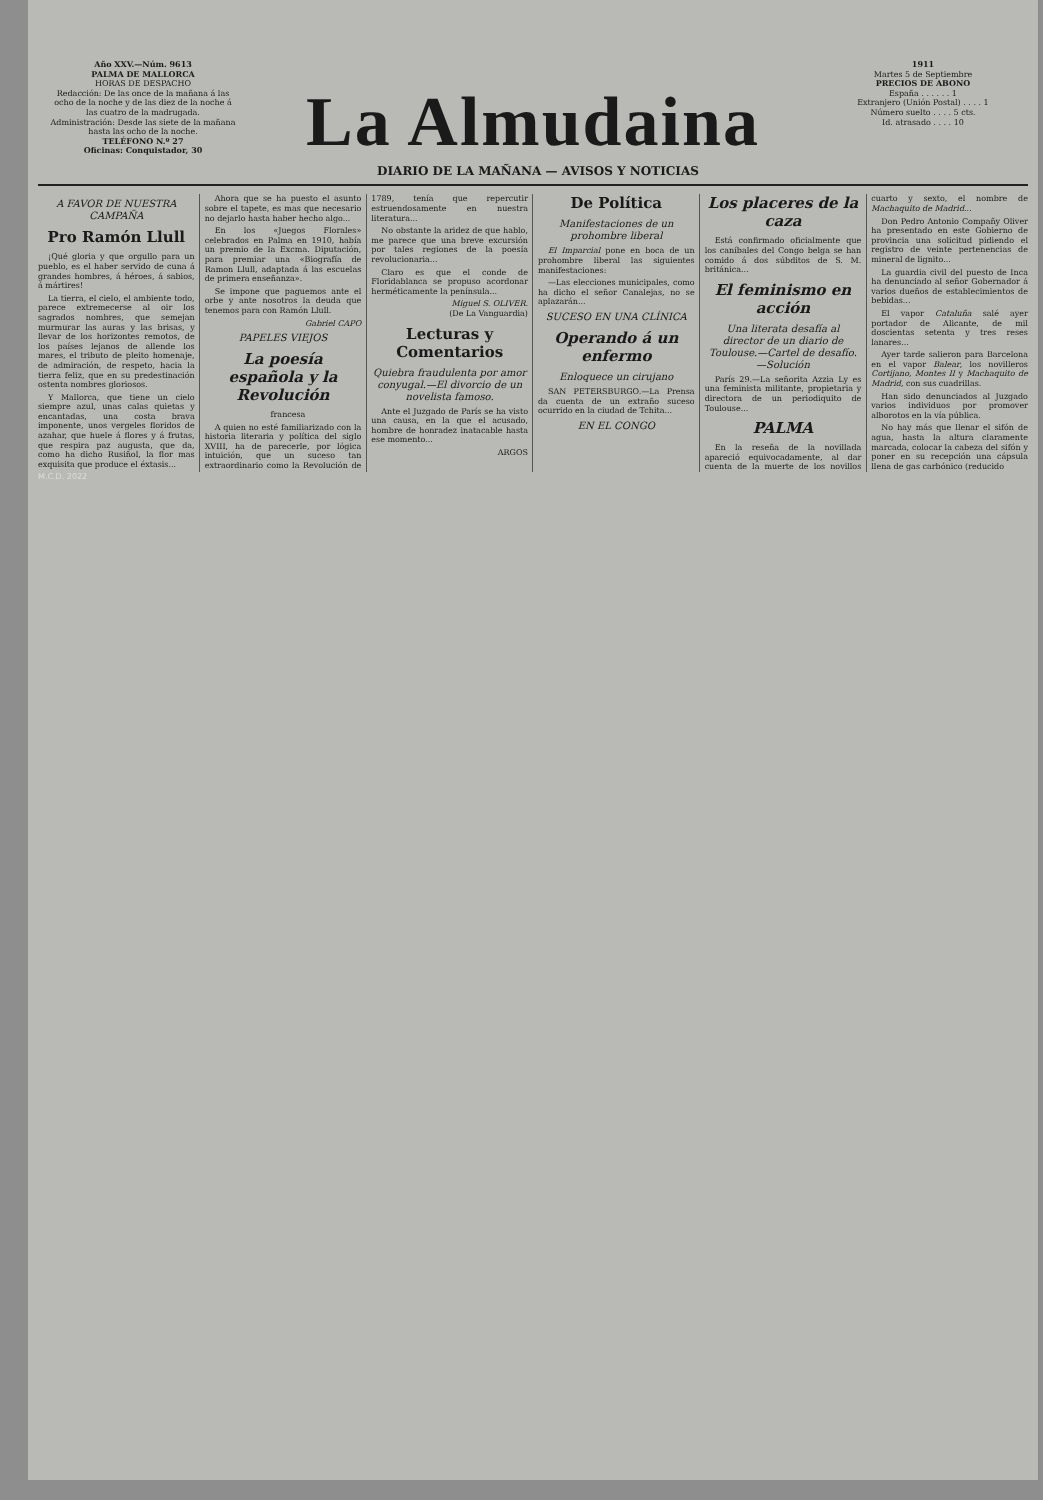Año XXV.—Núm. 9613
PALMA DE MALLORCA
HORAS DE DESPACHO
Redacción: De las once de la mañana á las ocho de la noche y de las diez de la noche á las cuatro de la madrugada.
Administración: Desde las siete de la mañana hasta las ocho de la noche.
TELÉFONO N.º 27
Oficinas: Conquistador, 30
La Almudaina
DIARIO DE LA MAÑANA — AVISOS Y NOTICIAS
1911
Martes 5 de Septiembre
PRECIOS DE ABONO
España . . . . . . 1
Extranjero (Unión Postal) . . . . 1
Número suelto . . . . 5 cts.
Id. atrasado . . . . 10
A FAVOR DE NUESTRA CAMPAÑA
Pro Ramón Llull
¡Qué gloria y que orgullo para un pueblo, es el haber servido de cuna á grandes hombres, á héroes, á sabios, á mártires!
La tierra, el cielo, el ambiente todo, parece extremecerse al oir los sagrados nombres, que semejan murmurar las auras y las brisas, y llevar de los horizontes remotos, de los países lejanos de allende los mares, el tributo de pleito homenaje, de admiración, de respeto, hacia la tierra feliz, que en su predestinación ostenta nombres gloriosos.
Y Mallorca, que tiene un cielo siempre azul, unas calas quietas y encantadas, una costa brava imponente, unos vergeles floridos de azahar, que huele á flores y á frutas, que respira paz augusta, que da, como ha dicho Rusiñol, la flor mas exquisita que produce el éxtasis...
Ahora que se ha puesto el asunto sobre el tapete, es mas que necesario no dejarlo hasta haber hecho algo...
En los «Juegos Florales» celebrados en Palma en 1910, había un premio de la Excma. Diputación, para premiar una «Biografía de Ramon Llull, adaptada á las escuelas de primera enseñanza».
Se impone que paguemos ante el orbe y ante nosotros la deuda que tenemos para con Ramón Llull.
Gabriel CAPO
PAPELES VIEJOS
La poesía española y la Revolución
francesa
A quien no esté familiarizado con la historia literaria y política del siglo XVIII, ha de parecerle, por lógica intuición, que un suceso tan extraordinario como la Revolución de 1789, tenía que repercutir estruendosamente en nuestra literatura...
No obstante la aridez de que hablo, me parece que una breve excursión por tales regiones de la poesía revolucionaria...
Claro es que el conde de Floridablanca se propuso acordonar herméticamente la península...
Miguel S. OLIVER.
(De La Vanguardia)
Lecturas y Comentarios
Quiebra fraudulenta por amor conyugal.—El divorcio de un novelista famoso.
Ante el Juzgado de París se ha visto una causa, en la que el acusado, hombre de honradez inatacable hasta ese momento...
ARGOS
De Política
Manifestaciones de un prohombre liberal
El Imparcial pone en boca de un prohombre liberal las siguientes manifestaciones:
—Las elecciones municipales, como ha dicho el señor Canalejas, no se aplazarán...
SUCESO EN UNA CLÍNICA
Operando á un enfermo
Enloquece un cirujano
SAN PETERSBURGO.—La Prensa da cuenta de un extraño suceso ocurrido en la ciudad de Tchita...
EN EL CONGO
Los placeres de la caza
Está confirmado oficialmente que los caníbales del Congo belga se han comido á dos súbditos de S. M. británica...
El feminismo en acción
Una literata desafía al director de un diario de Toulouse.—Cartel de desafío.—Solución
París 29.—La señorita Azzia Ly es una feminista militante, propietaria y directora de un periodiquito de Toulouse...
PALMA
En la reseña de la novillada apareció equivocadamente, al dar cuenta de la muerte de los novillos cuarto y sexto, el nombre de Machaquito de Madrid...
Don Pedro Antonio Compañy Oliver ha presentado en este Gobierno de provincia una solicitud pidiendo el registro de veinte pertenencias de mineral de lignito...
La guardia civil del puesto de Inca ha denunciado al señor Gobernador á varios dueños de establecimientos de bebidas...
El vapor Cataluña salé ayer portador de Alicante, de mil doscientas setenta y tres reses lanares...
Ayer tarde salieron para Barcelona en el vapor Balear, los novilleros Cortijano, Montes II y Machaquito de Madrid, con sus cuadrillas.
Han sido denunciados al Juzgado varios individuos por promover alborotos en la vía pública.
No hay más que llenar el sifón de agua, hasta la altura claramente marcada, colocar la cabeza del sifón y poner en su recepción una cápsula llena de gas carbónico (reducido
M.C.D. 2022